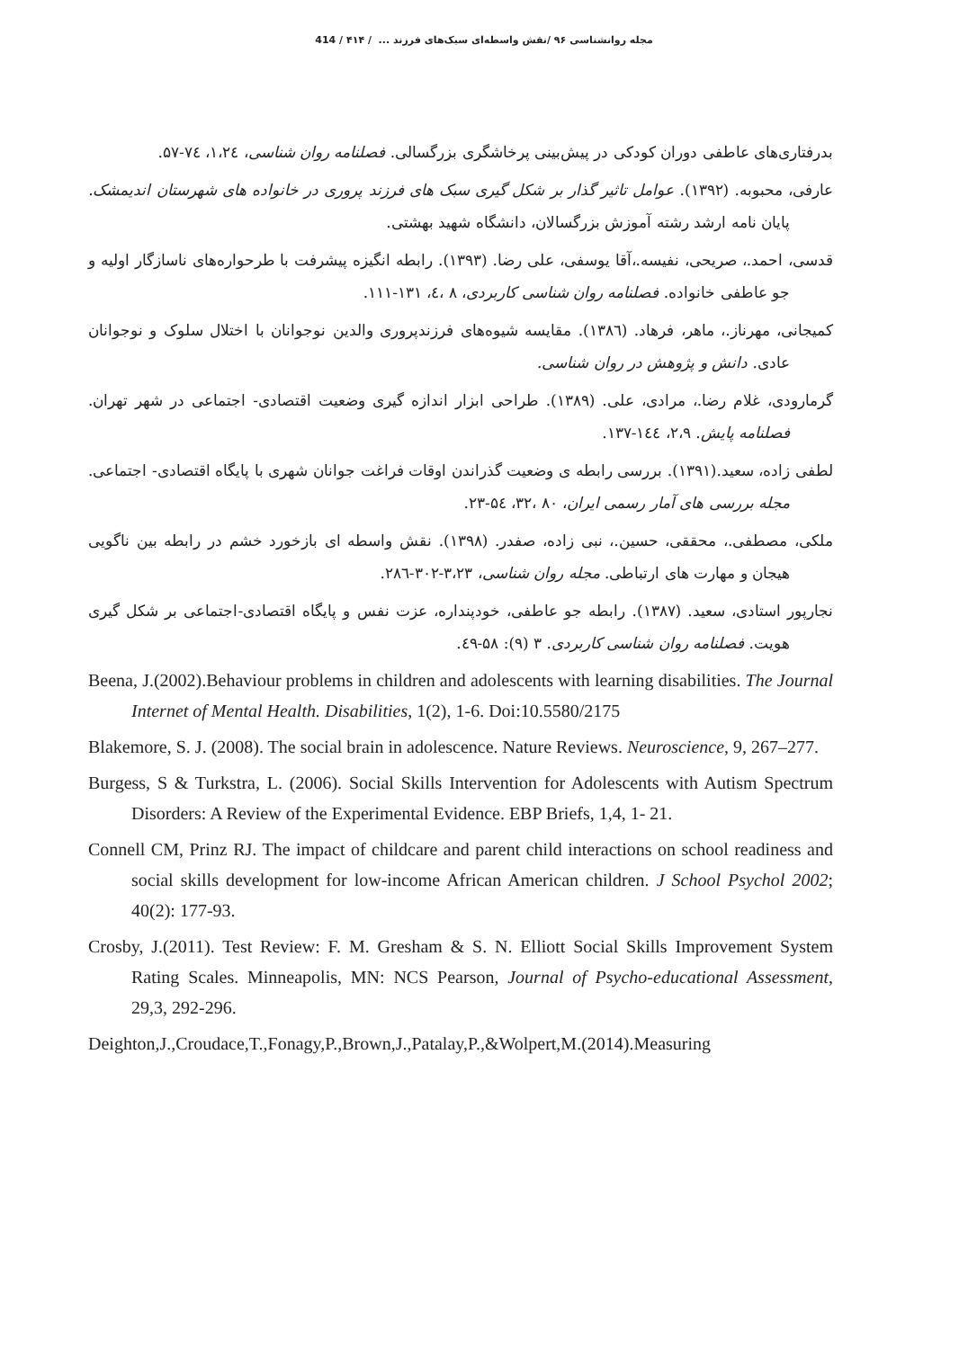مجله روانشناسی ۹۶ /نقش واسطه‌ای سبک‌های فرزند ... / ۴۱۴ / 414
بدرفتاری‌های عاطفی دوران کودکی در پیش‌بینی پرخاشگری بزرگسالی. فصلنامه روان شناسی، ۱،۲٤، ۷٤-۵۷.
عارفی، محبوبه. (۱۳۹۲). عوامل تاثیر گذار بر شکل گیری سبک های فرزند پروری در خانواده های شهرستان اندیمشک. پایان نامه ارشد رشته آموزش بزرگسالان، دانشگاه شهید بهشتی.
قدسی، احمد.، صریحی، نفیسه.،آقا یوسفی، علی رضا. (۱۳۹۳). رابطه انگیزه پیشرفت با طرحواره‌های ناسازگار اولیه و جو عاطفی خانواده. فصلنامه روان شناسی کاربردی، ۸ ،٤، ۱۳۱-۱۱۱.
کمیجانی، مهرناز.، ماهر، فرهاد. (۱۳۸٦). مقایسه شیوه‌های فرزندپروری والدین نوجوانان با اختلال سلوک و نوجوانان عادی. دانش و پژوهش در روان شناسی.
گرمارودی، غلام رضا.، مرادی، علی. (۱۳۸۹). طراحی ابزار اندازه گیری وضعیت اقتصادی- اجتماعی در شهر تهران. فصلنامه پایش. ۲،۹، ۱٤٤-۱۳۷.
لطفی زاده، سعید.(۱۳۹۱). بررسی رابطه ی وضعیت گذراندن اوقات فراغت جوانان شهری با پایگاه اقتصادی- اجتماعی. مجله بررسی های آمار رسمی ایران، ۸۰ ،۳۲، ۵٤-۲۳.
ملکی، مصطفی.، محققی، حسین.، نبی زاده، صفدر. (۱۳۹۸). نقش واسطه ای بازخورد خشم در رابطه بین ناگویی هیجان و مهارت های ارتباطی. مجله روان شناسی، ۳،۲۳-۳۰۲-۲۸٦.
نجارپور استادی، سعید. (۱۳۸۷). رابطه جو عاطفی، خودپنداره، عزت نفس و پایگاه اقتصادی-اجتماعی بر شکل گیری هویت. فصلنامه روان شناسی کاربردی. ۳ (۹): ۵۸-٤۹.
Beena, J.(2002).Behaviour problems in children and adolescents with learning disabilities. The Journal Internet of Mental Health. Disabilities, 1(2), 1-6. Doi:10.5580/2175
Blakemore, S. J. (2008). The social brain in adolescence. Nature Reviews. Neuroscience, 9, 267–277.
Burgess, S & Turkstra, L. (2006). Social Skills Intervention for Adolescents with Autism Spectrum Disorders: A Review of the Experimental Evidence. EBP Briefs, 1,4, 1- 21.
Connell CM, Prinz RJ. The impact of childcare and parent child interactions on school readiness and social skills development for low-income African American children. J School Psychol 2002; 40(2): 177-93.
Crosby, J.(2011). Test Review: F. M. Gresham & S. N. Elliott Social Skills Improvement System Rating Scales. Minneapolis, MN: NCS Pearson, Journal of Psycho-educational Assessment, 29,3, 292-296.
Deighton,J.,Croudace,T.,Fonagy,P.,Brown,J.,Patalay,P.,&Wolpert,M.(2014).Measuring